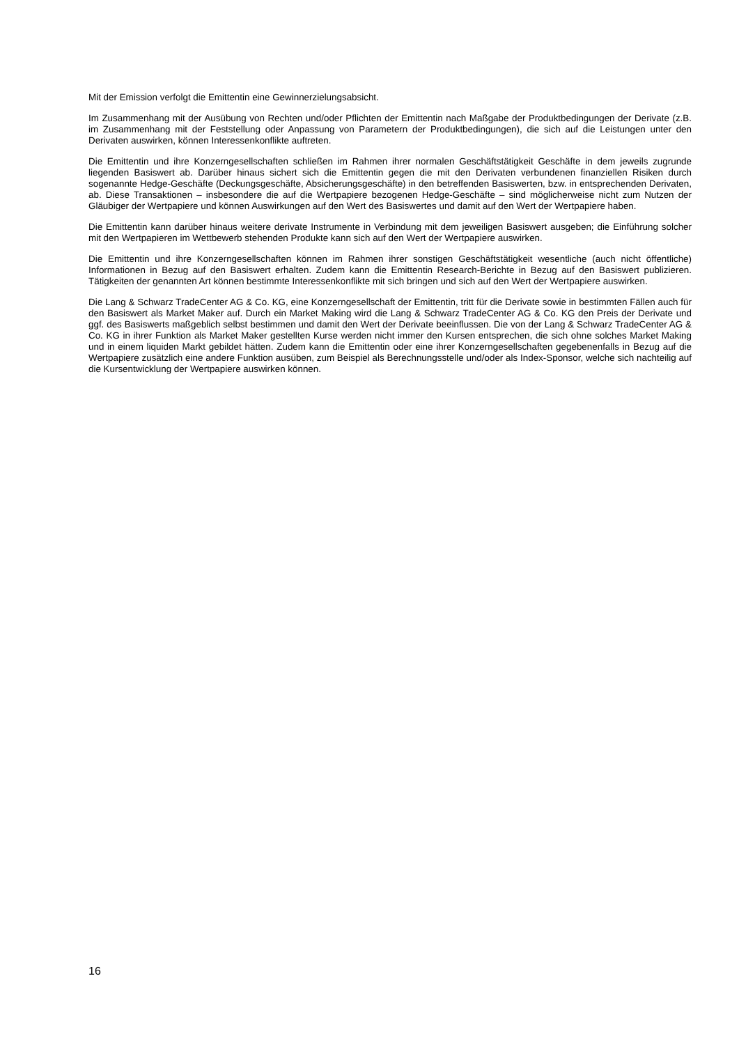Mit der Emission verfolgt die Emittentin eine Gewinnerzielungsabsicht.
Im Zusammenhang mit der Ausübung von Rechten und/oder Pflichten der Emittentin nach Maßgabe der Produktbedingungen der Derivate (z.B. im Zusammenhang mit der Feststellung oder Anpassung von Parametern der Produktbedingungen), die sich auf die Leistungen unter den Derivaten auswirken, können Interessenkonflikte auftreten.
Die Emittentin und ihre Konzerngesellschaften schließen im Rahmen ihrer normalen Geschäftstätigkeit Geschäfte in dem jeweils zugrunde liegenden Basiswert ab. Darüber hinaus sichert sich die Emittentin gegen die mit den Derivaten verbundenen finanziellen Risiken durch sogenannte Hedge-Geschäfte (Deckungsgeschäfte, Absicherungsgeschäfte) in den betreffenden Basiswerten, bzw. in entsprechenden Derivaten, ab. Diese Transaktionen – insbesondere die auf die Wertpapiere bezogenen Hedge-Geschäfte – sind möglicherweise nicht zum Nutzen der Gläubiger der Wertpapiere und können Auswirkungen auf den Wert des Basiswertes und damit auf den Wert der Wertpapiere haben.
Die Emittentin kann darüber hinaus weitere derivate Instrumente in Verbindung mit dem jeweiligen Basiswert ausgeben; die Einführung solcher mit den Wertpapieren im Wettbewerb stehenden Produkte kann sich auf den Wert der Wertpapiere auswirken.
Die Emittentin und ihre Konzerngesellschaften können im Rahmen ihrer sonstigen Geschäftstätigkeit wesentliche (auch nicht öffentliche) Informationen in Bezug auf den Basiswert erhalten. Zudem kann die Emittentin Research-Berichte in Bezug auf den Basiswert publizieren. Tätigkeiten der genannten Art können bestimmte Interessenkonflikte mit sich bringen und sich auf den Wert der Wertpapiere auswirken.
Die Lang & Schwarz TradeCenter AG & Co. KG, eine Konzerngesellschaft der Emittentin, tritt für die Derivate sowie in bestimmten Fällen auch für den Basiswert als Market Maker auf. Durch ein Market Making wird die Lang & Schwarz TradeCenter AG & Co. KG den Preis der Derivate und ggf. des Basiswerts maßgeblich selbst bestimmen und damit den Wert der Derivate beeinflussen. Die von der Lang & Schwarz TradeCenter AG & Co. KG in ihrer Funktion als Market Maker gestellten Kurse werden nicht immer den Kursen entsprechen, die sich ohne solches Market Making und in einem liquiden Markt gebildet hätten. Zudem kann die Emittentin oder eine ihrer Konzerngesellschaften gegebenenfalls in Bezug auf die Wertpapiere zusätzlich eine andere Funktion ausüben, zum Beispiel als Berechnungsstelle und/oder als Index-Sponsor, welche sich nachteilig auf die Kursentwicklung der Wertpapiere auswirken können.
16